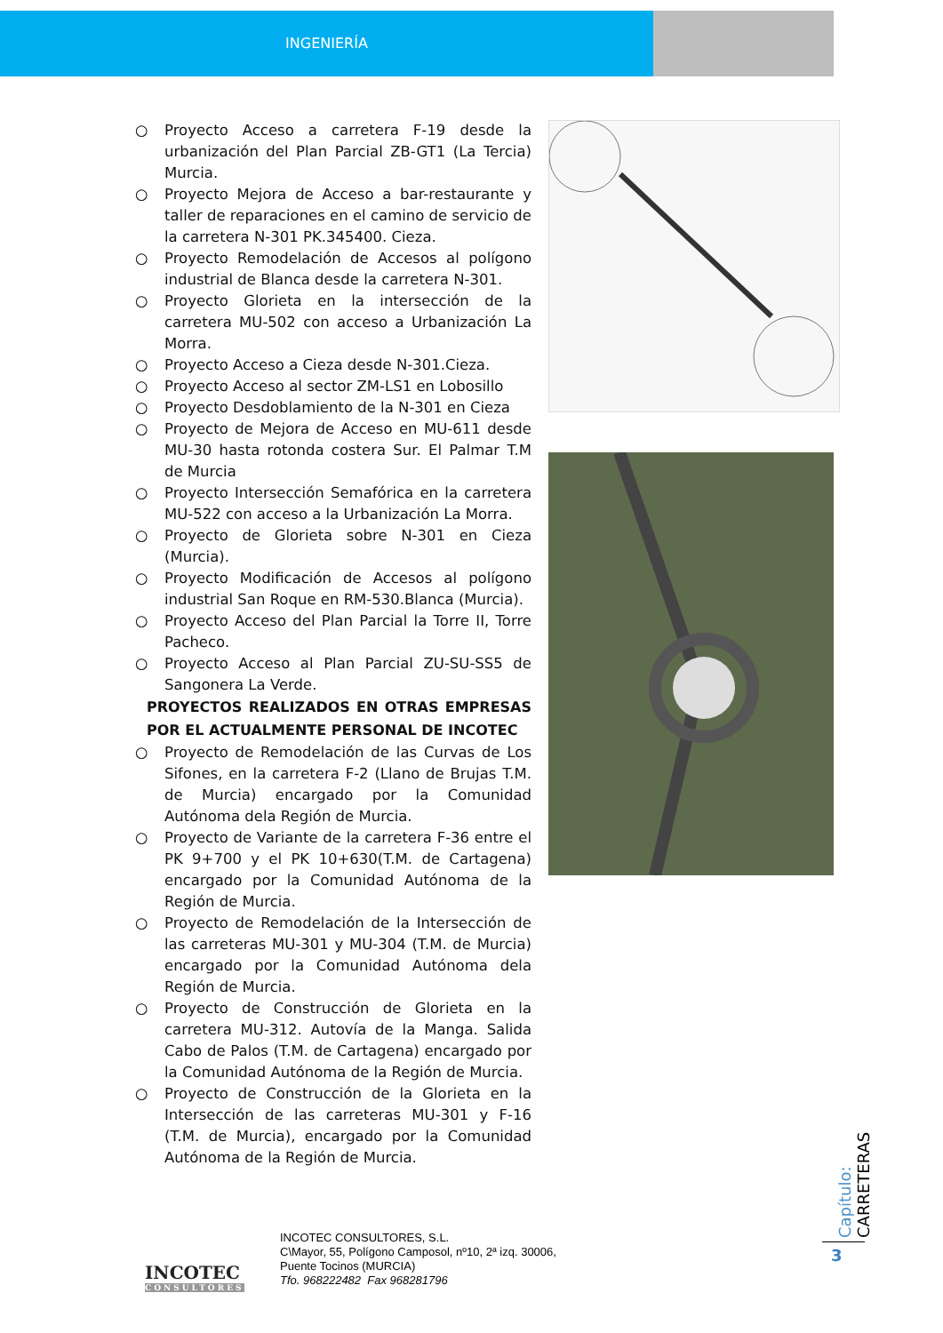INGENIERÍA
○ Proyecto Acceso a carretera F-19 desde la urbanización del Plan Parcial ZB-GT1 (La Tercia) Murcia.
○ Proyecto Mejora de Acceso a bar-restaurante y taller de reparaciones en el camino de servicio de la carretera N-301 PK.345400. Cieza.
○ Proyecto Remodelación de Accesos al polígono industrial de Blanca desde la carretera N-301.
○ Proyecto Glorieta en la intersección de la carretera MU-502 con acceso a Urbanización La Morra.
○ Proyecto Acceso a Cieza desde N-301.Cieza.
○ Proyecto Acceso al sector ZM-LS1 en Lobosillo
○ Proyecto Desdoblamiento de la N-301 en Cieza
○ Proyecto de Mejora de Acceso en MU-611 desde MU-30 hasta rotonda costera Sur. El Palmar T.M de Murcia
○ Proyecto Intersección Semafórica en la carretera MU-522 con acceso a la Urbanización La Morra.
○ Proyecto de Glorieta sobre N-301 en Cieza (Murcia).
○ Proyecto Modificación de Accesos al polígono industrial San Roque en RM-530.Blanca (Murcia).
○ Proyecto Acceso del Plan Parcial la Torre II, Torre Pacheco.
○ Proyecto Acceso al Plan Parcial ZU-SU-SS5 de Sangonera La Verde.
PROYECTOS REALIZADOS EN OTRAS EMPRESAS POR EL ACTUALMENTE PERSONAL DE INCOTEC
○ Proyecto de Remodelación de las Curvas de Los Sifones, en la carretera F-2 (Llano de Brujas T.M. de Murcia) encargado por la Comunidad Autónoma dela Región de Murcia.
○ Proyecto de Variante de la carretera F-36 entre el PK 9+700 y el PK 10+630(T.M. de Cartagena) encargado por la Comunidad Autónoma de la Región de Murcia.
○ Proyecto de Remodelación de la Intersección de las carreteras MU-301 y MU-304 (T.M. de Murcia) encargado por la Comunidad Autónoma dela Región de Murcia.
○ Proyecto de Construcción de Glorieta en la carretera MU-312. Autovía de la Manga. Salida Cabo de Palos (T.M. de Cartagena) encargado por la Comunidad Autónoma de la Región de Murcia.
○ Proyecto de Construcción de la Glorieta en la Intersección de las carreteras MU-301 y F-16 (T.M. de Murcia), encargado por la Comunidad Autónoma de la Región de Murcia.
Capítulo: CARRETERAS
3
INCOTEC
CONSULTORES
INCOTEC CONSULTORES, S.L.
C\Mayor, 55, Polígono Camposol, nº10, 2ª izq. 30006,
Puente Tocinos (MURCIA)
Tfo. 968222482 Fax 968281796